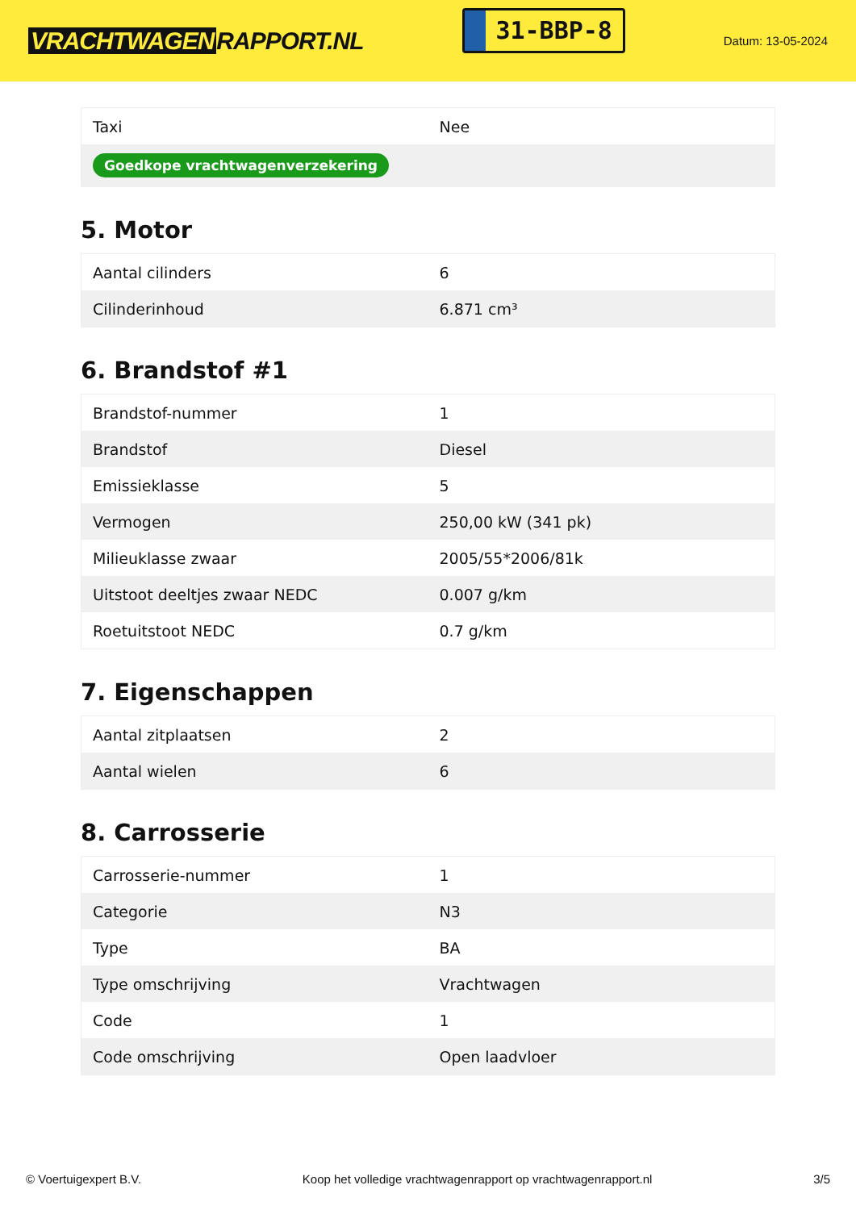VRACHTWAGEN RAPPORT.NL
31-BBP-8
Datum: 13-05-2024
| Taxi | Nee |
| Goedkope vrachtwagenverzekering | |
5. Motor
| Aantal cilinders | 6 |
| Cilinderinhoud | 6.871 cm³ |
6. Brandstof #1
| Brandstof-nummer | 1 |
| Brandstof | Diesel |
| Emissieklasse | 5 |
| Vermogen | 250,00 kW (341 pk) |
| Milieuklasse zwaar | 2005/55*2006/81k |
| Uitstoot deeltjes zwaar NEDC | 0.007 g/km |
| Roetuitstoot NEDC | 0.7 g/km |
7. Eigenschappen
| Aantal zitplaatsen | 2 |
| Aantal wielen | 6 |
8. Carrosserie
| Carrosserie-nummer | 1 |
| Categorie | N3 |
| Type | BA |
| Type omschrijving | Vrachtwagen |
| Code | 1 |
| Code omschrijving | Open laadvloer |
© Voertuigexpert B.V. Koop het volledige vrachtwagenrapport op vrachtwagenrapport.nl 3/5